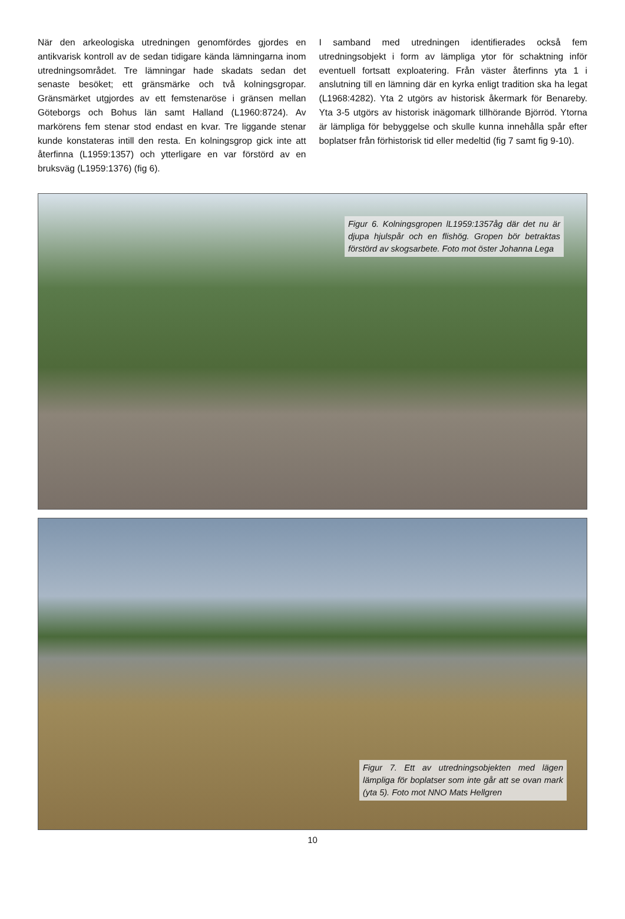När den arkeologiska utredningen genomfördes gjordes en antikvarisk kontroll av de sedan tidigare kända lämningarna inom utredningsområdet. Tre lämningar hade skadats sedan det senaste besöket; ett gränsmärke och två kolningsgropar. Gränsmärket utgjordes av ett femstenaröse i gränsen mellan Göteborgs och Bohus län samt Halland (L1960:8724). Av markörens fem stenar stod endast en kvar. Tre liggande stenar kunde konstateras intill den resta. En kolningsgrop gick inte att återfinna (L1959:1357) och ytterligare en var förstörd av en bruksväg (L1959:1376) (fig 6).
I samband med utredningen identifierades också fem utredningsobjekt i form av lämpliga ytor för schaktning inför eventuell fortsatt exploatering. Från väster återfinns yta 1 i anslutning till en lämning där en kyrka enligt tradition ska ha legat (L1968:4282). Yta 2 utgörs av historisk åkermark för Benareby. Yta 3-5 utgörs av historisk inägomark tillhörande Björröd. Ytorna är lämpliga för bebyggelse och skulle kunna innehålla spår efter boplatser från förhistorisk tid eller medeltid (fig 7 samt fig 9-10).
Figur 6. Kolningsgropen lL1959:1357åg där det nu är djupa hjulspår och en flishög. Gropen bör betraktas förstörd av skogsarbete. Foto mot öster Johanna Lega
Figur 7. Ett av utredningsobjekten med lägen lämpliga för boplatser som inte går att se ovan mark (yta 5). Foto mot NNO Mats Hellgren
10